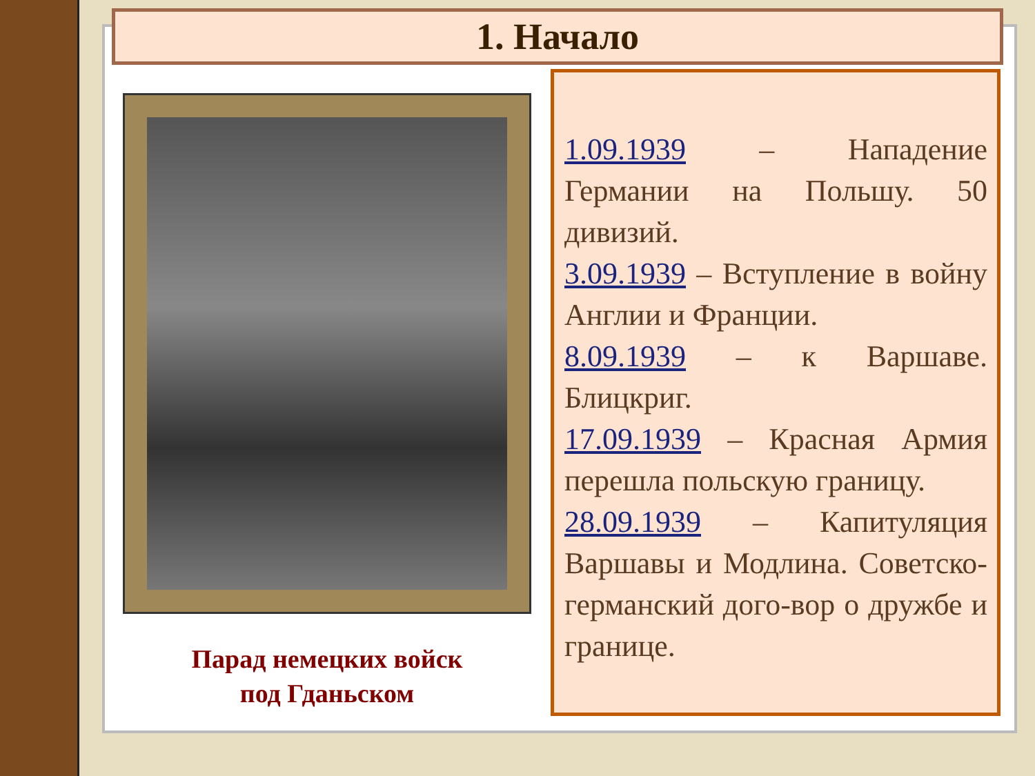1. Начало
Парад немецких войск
под Гданьском
1.09.1939 – Нападение Германии на Польшу. 50 дивизий.
3.09.1939 – Вступление в войну Англии и Франции.
8.09.1939 – к Варшаве. Блицкриг.
17.09.1939 – Красная Армия перешла польскую границу.
28.09.1939 – Капитуляция Варшавы и Модлина. Советско-германский дого-вор о дружбе и границе.